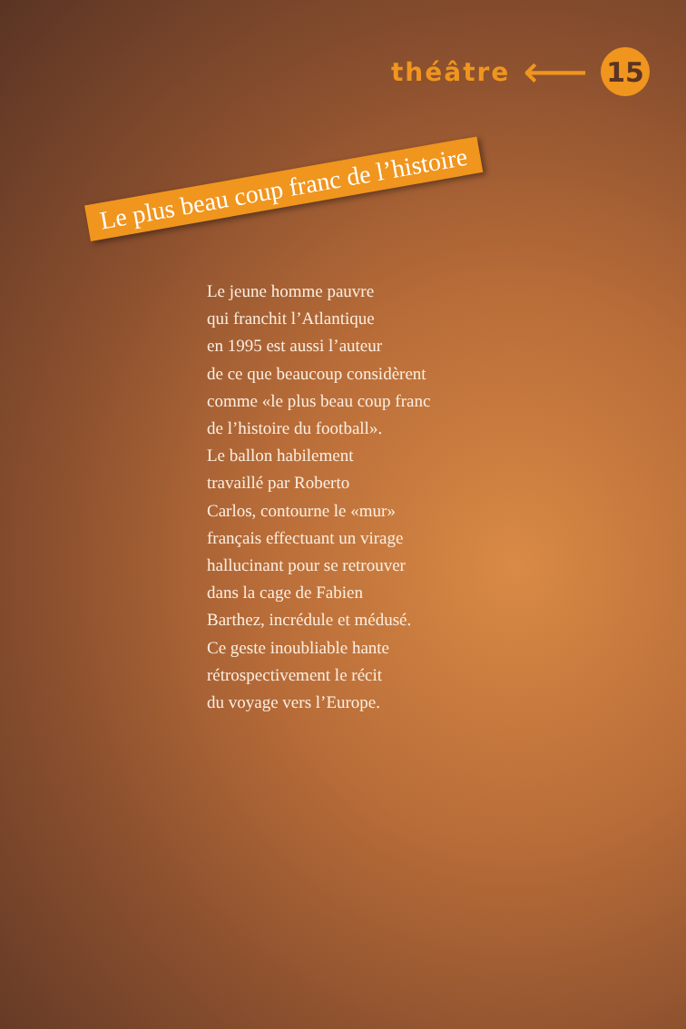théâtre ⟵ 15
Le plus beau coup franc de l’histoire
Le jeune homme pauvre
qui franchit l’Atlantique
en 1995 est aussi l’auteur
de ce que beaucoup considèrent
comme «le plus beau coup franc
de l’histoire du football».
Le ballon habilement
travaillé par Roberto
Carlos, contourne le «mur»
français effectuant un virage
hallucinant pour se retrouver
dans la cage de Fabien
Barthez, incrédule et médusé.
Ce geste inoubliable hante
rétrospectivement le récit
du voyage vers l’Europe.